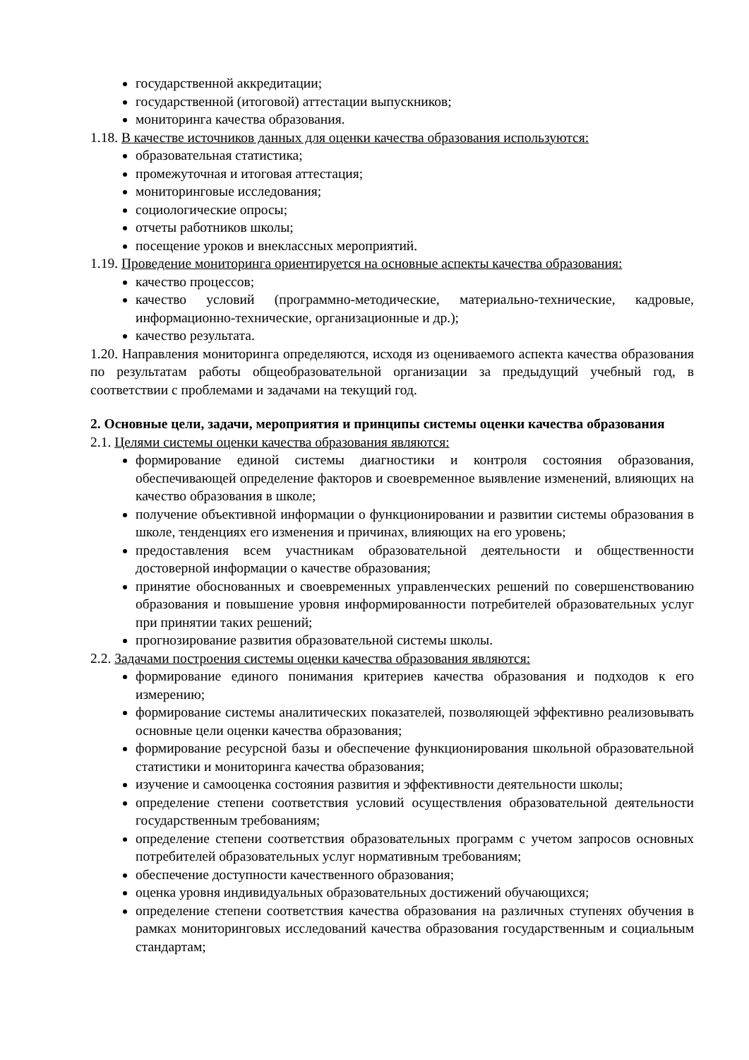государственной аккредитации;
государственной (итоговой) аттестации выпускников;
мониторинга качества образования.
1.18. В качестве источников данных для оценки качества образования используются:
образовательная статистика;
промежуточная и итоговая аттестация;
мониторинговые исследования;
социологические опросы;
отчеты работников школы;
посещение уроков и внеклассных мероприятий.
1.19. Проведение мониторинга ориентируется на основные аспекты качества образования:
качество процессов;
качество условий (программно-методические, материально-технические, кадровые, информационно-технические, организационные и др.);
качество результата.
1.20. Направления мониторинга определяются, исходя из оцениваемого аспекта качества образования по результатам работы общеобразовательной организации за предыдущий учебный год, в соответствии с проблемами и задачами на текущий год.
2. Основные цели, задачи, мероприятия и принципы системы оценки качества образования
2.1. Целями системы оценки качества образования являются:
формирование единой системы диагностики и контроля состояния образования, обеспечивающей определение факторов и своевременное выявление изменений, влияющих на качество образования в школе;
получение объективной информации о функционировании и развитии системы образования в школе, тенденциях его изменения и причинах, влияющих на его уровень;
предоставления всем участникам образовательной деятельности и общественности достоверной информации о качестве образования;
принятие обоснованных и своевременных управленческих решений по совершенствованию образования и повышение уровня информированности потребителей образовательных услуг при принятии таких решений;
прогнозирование развития образовательной системы школы.
2.2. Задачами построения системы оценки качества образования являются:
формирование единого понимания критериев качества образования и подходов к его измерению;
формирование системы аналитических показателей, позволяющей эффективно реализовывать основные цели оценки качества образования;
формирование ресурсной базы и обеспечение функционирования школьной образовательной статистики и мониторинга качества образования;
изучение и самооценка состояния развития и эффективности деятельности школы;
определение степени соответствия условий осуществления образовательной деятельности государственным требованиям;
определение степени соответствия образовательных программ с учетом запросов основных потребителей образовательных услуг нормативным требованиям;
обеспечение доступности качественного образования;
оценка уровня индивидуальных образовательных достижений обучающихся;
определение степени соответствия качества образования на различных ступенях обучения в рамках мониторинговых исследований качества образования государственным и социальным стандартам;